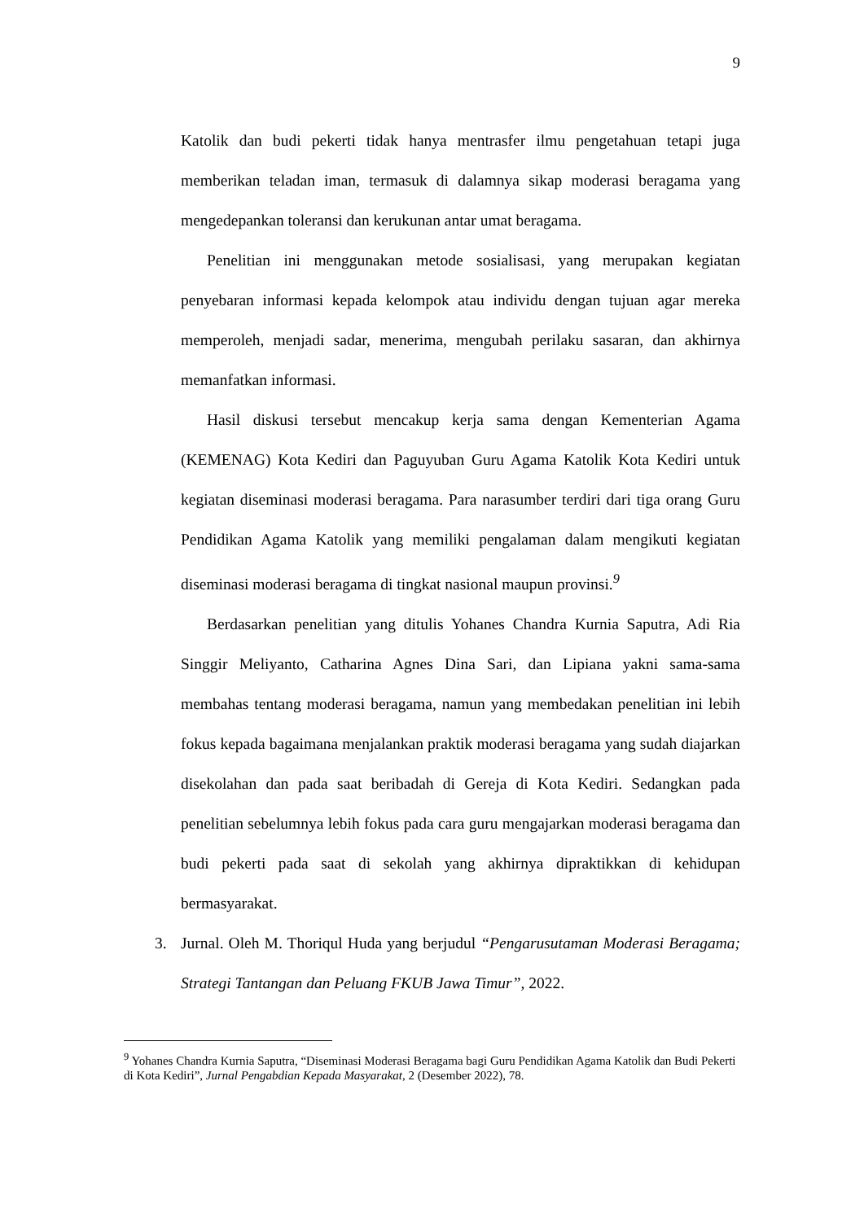9
Katolik dan budi pekerti tidak hanya mentrasfer ilmu pengetahuan tetapi juga memberikan teladan iman, termasuk di dalamnya sikap moderasi beragama yang mengedepankan toleransi dan kerukunan antar umat beragama.
Penelitian ini menggunakan metode sosialisasi, yang merupakan kegiatan penyebaran informasi kepada kelompok atau individu dengan tujuan agar mereka memperoleh, menjadi sadar, menerima, mengubah perilaku sasaran, dan akhirnya memanfatkan informasi.
Hasil diskusi tersebut mencakup kerja sama dengan Kementerian Agama (KEMENAG) Kota Kediri dan Paguyuban Guru Agama Katolik Kota Kediri untuk kegiatan diseminasi moderasi beragama. Para narasumber terdiri dari tiga orang Guru Pendidikan Agama Katolik yang memiliki pengalaman dalam mengikuti kegiatan diseminasi moderasi beragama di tingkat nasional maupun provinsi.<sup>9</sup>
Berdasarkan penelitian yang ditulis Yohanes Chandra Kurnia Saputra, Adi Ria Singgir Meliyanto, Catharina Agnes Dina Sari, dan Lipiana yakni sama-sama membahas tentang moderasi beragama, namun yang membedakan penelitian ini lebih fokus kepada bagaimana menjalankan praktik moderasi beragama yang sudah diajarkan disekolahan dan pada saat beribadah di Gereja di Kota Kediri. Sedangkan pada penelitian sebelumnya lebih fokus pada cara guru mengajarkan moderasi beragama dan budi pekerti pada saat di sekolah yang akhirnya dipraktikkan di kehidupan bermasyarakat.
3. Jurnal. Oleh M. Thoriqul Huda yang berjudul “Pengarusutaman Moderasi Beragama; Strategi Tantangan dan Peluang FKUB Jawa Timur”, 2022.
<sup>9</sup> Yohanes Chandra Kurnia Saputra, “Diseminasi Moderasi Beragama bagi Guru Pendidikan Agama Katolik dan Budi Pekerti di Kota Kediri”, Jurnal Pengabdian Kepada Masyarakat, 2 (Desember 2022), 78.